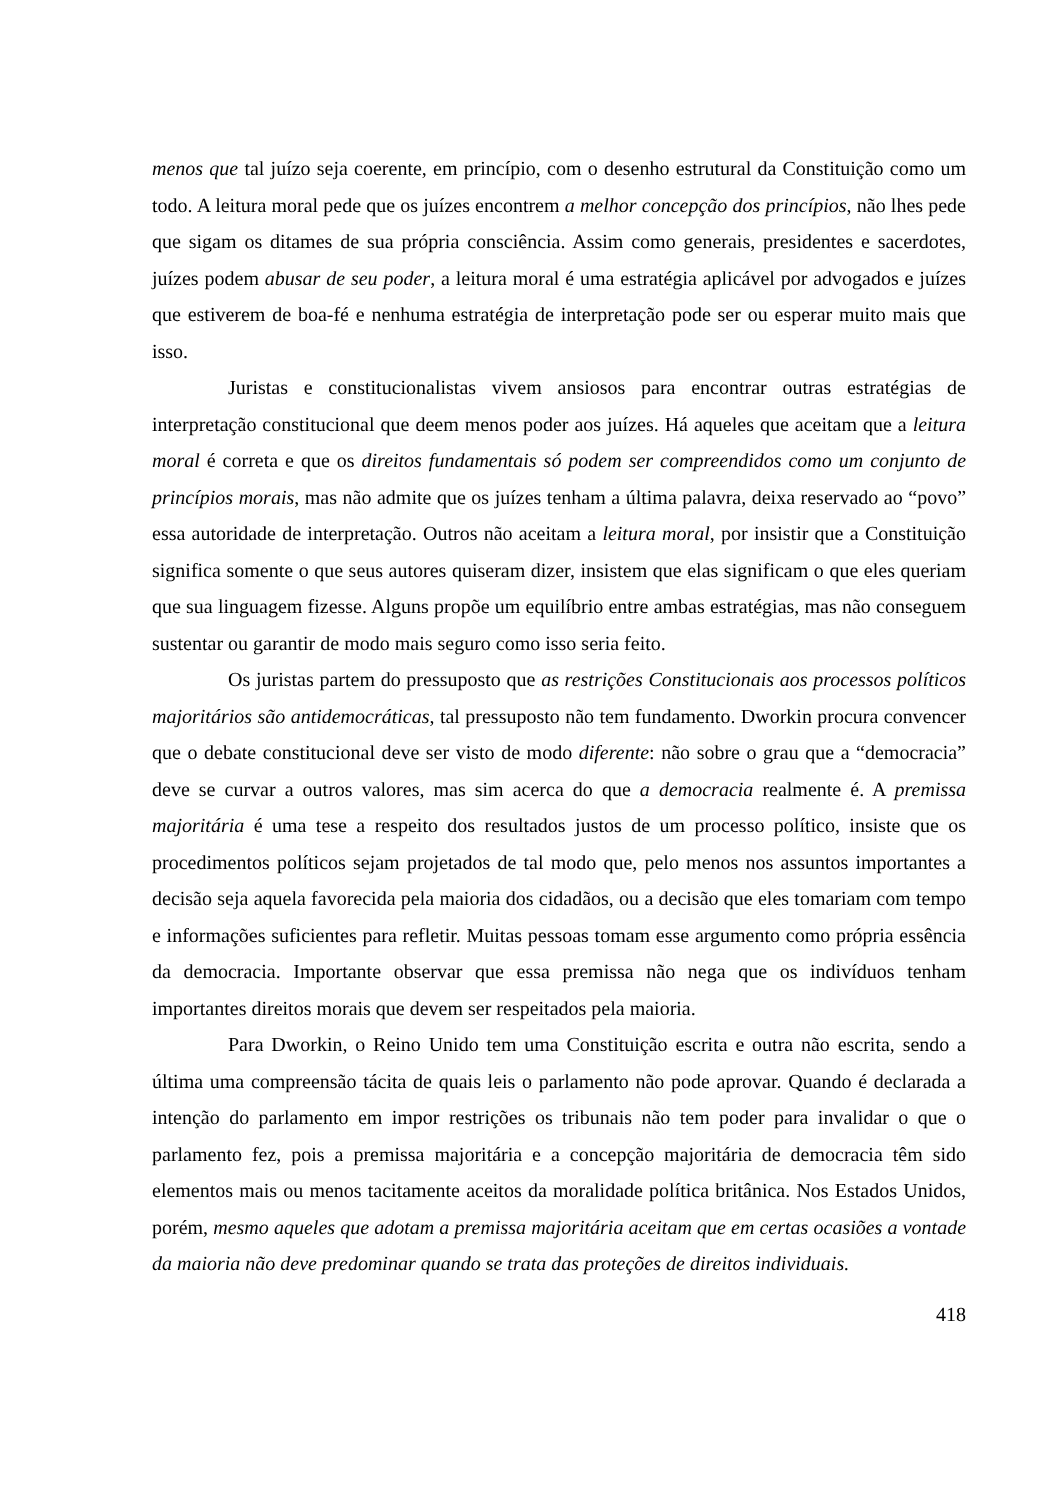menos que tal juízo seja coerente, em princípio, com o desenho estrutural da Constituição como um todo. A leitura moral pede que os juízes encontrem a melhor concepção dos princípios, não lhes pede que sigam os ditames de sua própria consciência. Assim como generais, presidentes e sacerdotes, juízes podem abusar de seu poder, a leitura moral é uma estratégia aplicável por advogados e juízes que estiverem de boa-fé e nenhuma estratégia de interpretação pode ser ou esperar muito mais que isso.
Juristas e constitucionalistas vivem ansiosos para encontrar outras estratégias de interpretação constitucional que deem menos poder aos juízes. Há aqueles que aceitam que a leitura moral é correta e que os direitos fundamentais só podem ser compreendidos como um conjunto de princípios morais, mas não admite que os juízes tenham a última palavra, deixa reservado ao “povo” essa autoridade de interpretação. Outros não aceitam a leitura moral, por insistir que a Constituição significa somente o que seus autores quiseram dizer, insistem que elas significam o que eles queriam que sua linguagem fizesse. Alguns propõe um equilíbrio entre ambas estratégias, mas não conseguem sustentar ou garantir de modo mais seguro como isso seria feito.
Os juristas partem do pressuposto que as restrições Constitucionais aos processos políticos majoritários são antidemocráticas, tal pressuposto não tem fundamento. Dworkin procura convencer que o debate constitucional deve ser visto de modo diferente: não sobre o grau que a “democracia” deve se curvar a outros valores, mas sim acerca do que a democracia realmente é. A premissa majoritária é uma tese a respeito dos resultados justos de um processo político, insiste que os procedimentos políticos sejam projetados de tal modo que, pelo menos nos assuntos importantes a decisão seja aquela favorecida pela maioria dos cidadãos, ou a decisão que eles tomariam com tempo e informações suficientes para refletir. Muitas pessoas tomam esse argumento como própria essência da democracia. Importante observar que essa premissa não nega que os indivíduos tenham importantes direitos morais que devem ser respeitados pela maioria.
Para Dworkin, o Reino Unido tem uma Constituição escrita e outra não escrita, sendo a última uma compreensão tácita de quais leis o parlamento não pode aprovar. Quando é declarada a intenção do parlamento em impor restrições os tribunais não tem poder para invalidar o que o parlamento fez, pois a premissa majoritária e a concepção majoritária de democracia têm sido elementos mais ou menos tacitamente aceitos da moralidade política britânica. Nos Estados Unidos, porém, mesmo aqueles que adotam a premissa majoritária aceitam que em certas ocasiões a vontade da maioria não deve predominar quando se trata das proteções de direitos individuais.
418